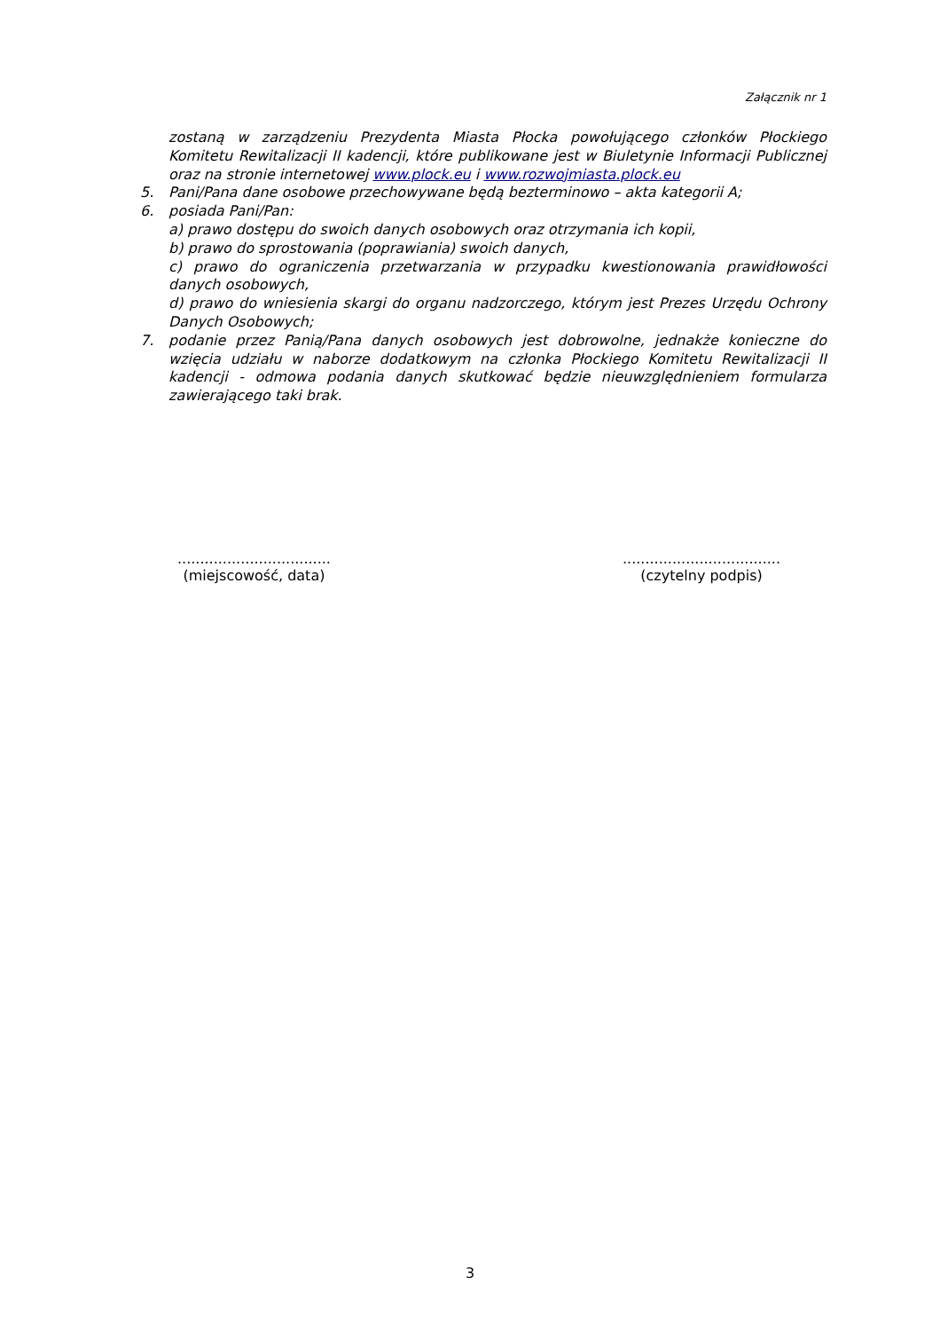Załącznik nr 1
zostaną w zarządzeniu Prezydenta Miasta Płocka powołującego członków Płockiego Komitetu Rewitalizacji II kadencji, które publikowane jest w Biuletynie Informacji Publicznej oraz na stronie internetowej www.plock.eu i www.rozwojmiasta.plock.eu
5. Pani/Pana dane osobowe przechowywane będą bezterminowo – akta kategorii A;
6. posiada Pani/Pan:
a) prawo dostępu do swoich danych osobowych oraz otrzymania ich kopii,
b) prawo do sprostowania (poprawiania) swoich danych,
c) prawo do ograniczenia przetwarzania w przypadku kwestionowania prawidłowości danych osobowych,
d) prawo do wniesienia skargi do organu nadzorczego, którym jest Prezes Urzędu Ochrony Danych Osobowych;
7. podanie przez Panią/Pana danych osobowych jest dobrowolne, jednakże konieczne do wzięcia udziału w naborze dodatkowym na członka Płockiego Komitetu Rewitalizacji II kadencji - odmowa podania danych skutkować będzie nieuwzględnieniem formularza zawierającego taki brak.
..................................
(miejscowość, data)
...................................
(czytelny podpis)
3